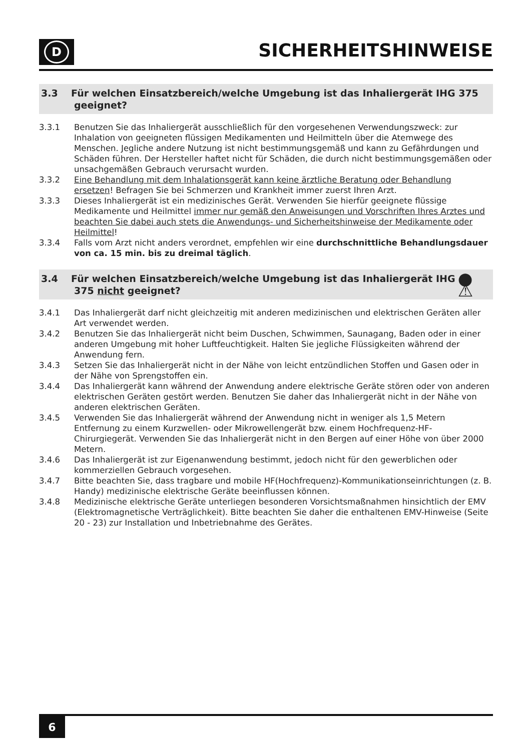D
SICHERHEITSHINWEISE
3.3 Für welchen Einsatzbereich/welche Umgebung ist das Inhaliergerät IHG 375 geeignet?
3.3.1 Benutzen Sie das Inhaliergerät ausschließlich für den vorgesehenen Verwendungszweck: zur Inhalation von geeigneten flüssigen Medikamenten und Heilmitteln über die Atemwege des Menschen. Jegliche andere Nutzung ist nicht bestimmungsgemäß und kann zu Gefährdungen und Schäden führen. Der Hersteller haftet nicht für Schäden, die durch nicht bestimmungsgemäßen oder unsachgemäßen Gebrauch verursacht wurden.
3.3.2 Eine Behandlung mit dem Inhalationsgerät kann keine ärztliche Beratung oder Behandlung ersetzen! Befragen Sie bei Schmerzen und Krankheit immer zuerst Ihren Arzt.
3.3.3 Dieses Inhaliergerät ist ein medizinisches Gerät. Verwenden Sie hierfür geeignete flüssige Medikamente und Heilmittel immer nur gemäß den Anweisungen und Vorschriften Ihres Arztes und beachten Sie dabei auch stets die Anwendungs- und Sicherheitshinweise der Medikamente oder Heilmittel!
3.3.4 Falls vom Arzt nicht anders verordnet, empfehlen wir eine durchschnittliche Behandlungsdauer von ca. 15 min. bis zu dreimal täglich.
3.4 Für welchen Einsatzbereich/welche Umgebung ist das Inhaliergerät IHG 375 nicht geeignet?
● ⚠
3.4.1 Das Inhaliergerät darf nicht gleichzeitig mit anderen medizinischen und elektrischen Geräten aller Art verwendet werden.
3.4.2 Benutzen Sie das Inhaliergerät nicht beim Duschen, Schwimmen, Saunagang, Baden oder in einer anderen Umgebung mit hoher Luftfeuchtigkeit. Halten Sie jegliche Flüssigkeiten während der Anwendung fern.
3.4.3 Setzen Sie das Inhaliergerät nicht in der Nähe von leicht entzündlichen Stoffen und Gasen oder in der Nähe von Sprengstoffen ein.
3.4.4 Das Inhaliergerät kann während der Anwendung andere elektrische Geräte stören oder von anderen elektrischen Geräten gestört werden. Benutzen Sie daher das Inhaliergerät nicht in der Nähe von anderen elektrischen Geräten.
3.4.5 Verwenden Sie das Inhaliergerät während der Anwendung nicht in weniger als 1,5 Metern Entfernung zu einem Kurzwellen- oder Mikrowellengerät bzw. einem Hochfrequenz-HF-Chirurgiegerät. Verwenden Sie das Inhaliergerät nicht in den Bergen auf einer Höhe von über 2000 Metern.
3.4.6 Das Inhaliergerät ist zur Eigenanwendung bestimmt, jedoch nicht für den gewerblichen oder kommerziellen Gebrauch vorgesehen.
3.4.7 Bitte beachten Sie, dass tragbare und mobile HF(Hochfrequenz)-Kommunikationseinrichtungen (z. B. Handy) medizinische elektrische Geräte beeinflussen können.
3.4.8 Medizinische elektrische Geräte unterliegen besonderen Vorsichtsmaßnahmen hinsichtlich der EMV (Elektromagnetische Verträglichkeit). Bitte beachten Sie daher die enthaltenen EMV-Hinweise (Seite 20 - 23) zur Installation und Inbetriebnahme des Gerätes.
6